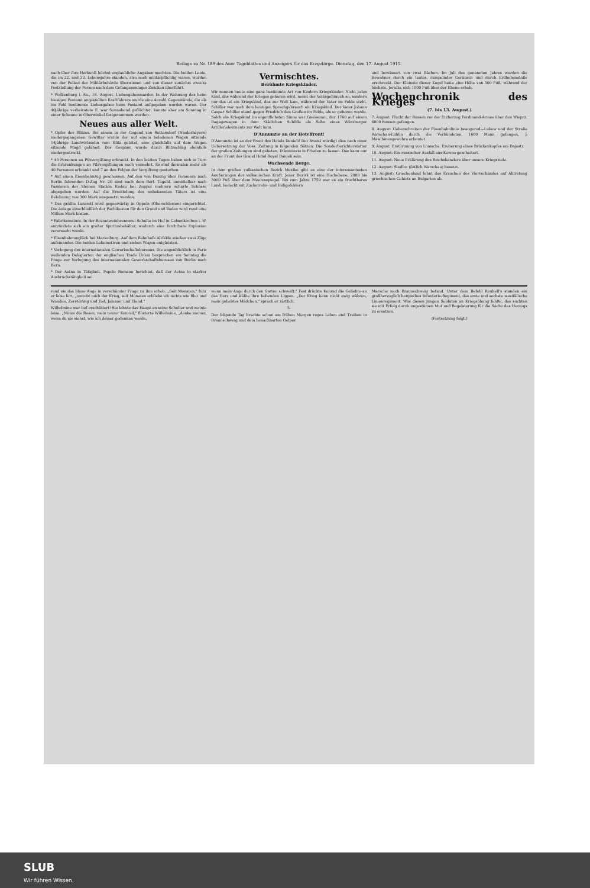Beilage zu Nr. 189 des Auer Tageblattes und Anzeigers für das Erzgebirge. Dienstag, den 17. August 1915.
nach über ihre Herkunft höchst unglaubliche Angaben machten. Die beiden Leute, die im 22. und 33. Lebensjahre standen, also noch militärpflichtig waren, wurden von der Polizei der Militärbehörde überwiesen und von dieser zunächst zwecks Feststellung der Person nach dem Gefangenenlager Zwickau überführt.
* Wolkenburg i. Sa., 16. August. Liebesgabenmarder. In der Wohnung des beim hiesigen Postamt angestellten Kraftfahrers wurde eine Anzahl Gegenstände, die als ins Feld bestimmte Liebesgaben beim Postamt aufgegeben worden waren. Der 40jährige verheiratete E. war Sonnabend geflüchtet, konnte aber am Sonntag in einer Scheune in Oberwinkel festgenommen werden.
Neues aus aller Welt.
* Opfer des Blitzes. Bei einem in der Gegend von Rottersdorf (Niederbayern) niedergegangenen Gewitter wurde der auf einem beladenen Wagen sitzende 14jährige Landwirtssohn vom Blitz getötet, eine gleichfalls auf dem Wagen sitzende Magd gelähmt. Das Gespann wurde durch Blitzschlag ebenfalls niedergestreckt.
* 40 Personen an Pilzvergiftung erkrankt. In den letzten Tagen haben sich in Turn die Erkrankungen an Pilzvergiftungen noch vermehrt. Es sind dermalen mehr als 40 Personen erkrankt und 7 an den Folgen der Vergiftung gestorben.
* Auf einen Eisenbahnzug geschossen. Auf den von Danzig über Pommern nach Berlin fahrenden D-Zug Nr. 20 sind nach dem Berl. Tagebl. unmittelbar nach Passieren der kleinen Station Kielau bei Zoppot mehrere scharfe Schüsse abgegeben worden. Auf die Ermittelung des unbekannten Täters ist eine Belohnung von 300 Mark ausgesetzt worden.
* Das größte Lazarett wird gegenwärtig in Oppeln (Oberschlesien) eingerichtet. Die Anlage einschließlich der Pachtkosten für den Grund und Boden wird rund eine Million Mark kosten.
* Fabrikeinsturz. In der Branntweinbrennerei Schulte im Hof in Gelsenkirchen i. W. entzündete sich ein großer Spiritusbehälter, wodurch eine furchtbare Explosion verursacht wurde.
* Eisenbahnunglück bei Marienburg. Auf dem Bahnhofe Altfelde stießen zwei Züge aufeinander. Die beiden Lokomotiven und sieben Wagen entgleisten.
* Verlegung des internationalen Gewerkschaftsbureaus. Die augenblicklich in Paris weilenden Delegierten der englischen Trade Union besprachen am Sonntag die Frage zur Verlegung des internationalen Gewerkschaftsbureaus von Berlin nach Bern.
* Der Aetna in Tätigkeit. Popolo Romano berichtet, daß der Aetna in starker Ausbruchstätigkeit sei.
Vermischtes.
Berühmte Kriegskinder.
Wir nennen heute eine ganz bestimmte Art von Kindern Kriegskinder. Nicht jedes Kind, das während der Krieges geboren wird, nennt der Volksgebrauch so, sondern nur das ist ein Kriegskind, das zur Welt kam, während der Vater im Felde steht. Schiller war nach dem heutigen Sprachgebrauch ein Kriegskind. Der Vater Johann Caspar Schiller stand gegen Friedrich den Großen im Felde, als er geboren wurde. Solch ein Kriegskind im eigentlichsten Sinne war Gneisenau, der 1760 auf einem Bagagewagen in dem Städtchen Schilda als Sohn eines Würzburger Artillerieleutnants zur Welt kam.
D'Annunzio an der Hotelfront!
D'Annunzio ist an der Front des Hotels Danieli! Der Avanti würdigt dies nach einer Uebersetzung der Voss. Zeitung in folgenden Sätzen: Die Sonderberichterstatter der großen Zeitungen sind gebeten, D'Annunzio in Frieden zu lassen. Das kann nur an der Front des Grand Hotel Royal Danieli sein.
Wachsende Berge.
In dem großen vulkanischen Bezirk Mexiko gibt es eine der interessantesten Aeußerungen der vulkanischen Kraft. Jener Bezirk ist eine Hochebene, 2000 bis 3000 Fuß über dem Meeresspiegel. Bis zum Jahre 1759 war es ein fruchtbares Land, bedeckt mit Zuckerrohr- und Indigofeldern
und bewässert von zwei Bächen. Im Juli des genannten Jahres wurden die Bewohner durch ein lautes, rumpelndes Geräusch und durch Erdbebenstöße erschreckt. Der Kleinste dieser Kegel hatte eine Höhe von 300 Fuß, während der höchste, Jorullo, sich 1000 Fuß über der Ebene erhob.
Wochenchronik des Krieges
(7. bis 13. August.)
7. August: Flucht der Russen vor der Erzherzog Ferdinand-Armee über den Wieprz. 6000 Russen gefangen.
8. August: Ueberschreiten der Eisenbahnlinie Iwangorod—Lukow und der Straße Warschau-Lublin durch die Verbündeten. 1600 Mann gefangen, 5 Maschinengewehre erbeutet.
9. August: Erstürmung von Lomscha. Eroberung eines Brückenkopfes am Dnjestr.
10. August: Ein russischer Ausfall aus Kowno gescheitert.
11. August: Neue Erklärung des Reichskanzlers über unsere Kriegsziele.
12. August: Siedlce (östlich Warschau) besetzt.
13. August: Griechenland lehnt das Ersuchen des Vierverbandes auf Abtretung griechischen Gebiets an Bulgarien ab.
rend sie das blaue Auge in verschämter Frage zu ihm erhob. „Seit Monaten," fuhr er leise fort, „umtobt mich der Krieg, seit Monaten erblicke ich nichts wie Blut und Wunden, Zerstörung und Tod, Jammer und Elend."
Wilhelmine war tief erschüttert! Sie lehnte das Haupt an seine Schulter und weinte leise. „Nimm die Rosen, mein teurer Konrad," flüsterte Wilhelmine, „denke meiner, wenn du sie siehst, wie ich deiner gedenken werde,
wenn mein Auge durch den Garten schweift." Fest drückte Konrad die Geliebte an das Herz und küßte ihre bebenden Lippen. „Der Krieg kann nicht ewig währen, mein geliebtes Mädchen," sprach er zärtlich.
5.
Der folgende Tag brachte schon am frühen Morgen reges Leben und Treiben in Braunschweig und dem benachbarten Oelper.
Marsche nach Braunschweig befand. Unter dem Befehl Reubell's standen ein großherzoglich bergisches Infanterie-Regiment, das erste und sechste westfälische Linienregiment. Was diesen jungen Soldaten an Kriegsübung fehlte, das suchten sie mit Erfolg durch ungestümen Mut und Begeisterung für die Sache des Herzogs zu ersetzen.
(Fortsetzung folgt.)
SLUB
Wir führen Wissen.